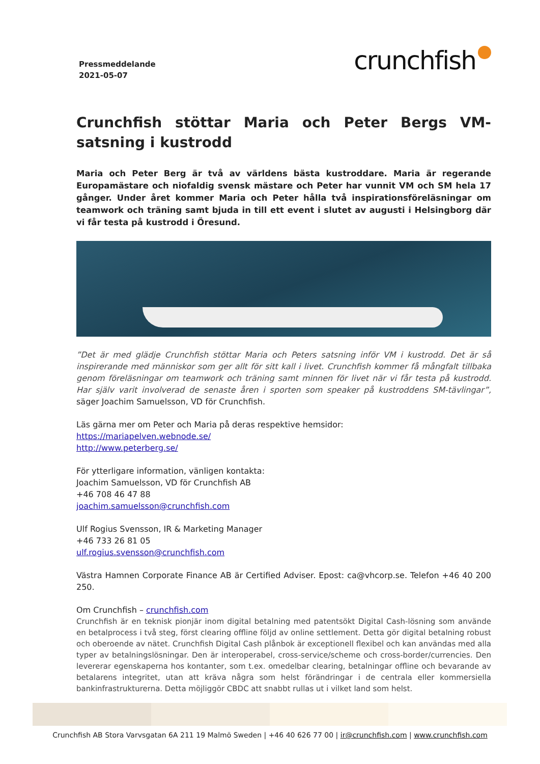Pressmeddelande
2021-05-07
crunchfish
Crunchfish stöttar Maria och Peter Bergs VM-satsning i kustrodd
Maria och Peter Berg är två av världens bästa kustroddare. Maria är regerande Europamästare och niofaldig svensk mästare och Peter har vunnit VM och SM hela 17 gånger. Under året kommer Maria och Peter hålla två inspirationsföreläsningar om teamwork och träning samt bjuda in till ett event i slutet av augusti i Helsingborg där vi får testa på kustrodd i Öresund.
”Det är med glädje Crunchfish stöttar Maria och Peters satsning inför VM i kustrodd. Det är så inspirerande med människor som ger allt för sitt kall i livet. Crunchfish kommer få mångfalt tillbaka genom föreläsningar om teamwork och träning samt minnen för livet när vi får testa på kustrodd. Har själv varit involverad de senaste åren i sporten som speaker på kustroddens SM-tävlingar”, säger Joachim Samuelsson, VD för Crunchfish.
Läs gärna mer om Peter och Maria på deras respektive hemsidor:
https://mariapelven.webnode.se/
http://www.peterberg.se/
För ytterligare information, vänligen kontakta:
Joachim Samuelsson, VD för Crunchfish AB
+46 708 46 47 88
joachim.samuelsson@crunchfish.com
Ulf Rogius Svensson, IR & Marketing Manager
+46 733 26 81 05
ulf.rogius.svensson@crunchfish.com
Västra Hamnen Corporate Finance AB är Certified Adviser. Epost: ca@vhcorp.se. Telefon +46 40 200 250.
Om Crunchfish – crunchfish.com
Crunchfish är en teknisk pionjär inom digital betalning med patentsökt Digital Cash-lösning som använde en betalprocess i två steg, först clearing offline följd av online settlement. Detta gör digital betalning robust och oberoende av nätet. Crunchfish Digital Cash plånbok är exceptionell flexibel och kan användas med alla typer av betalningslösningar. Den är interoperabel, cross-service/scheme och cross-border/currencies. Den levererar egenskaperna hos kontanter, som t.ex. omedelbar clearing, betalningar offline och bevarande av betalarens integritet, utan att kräva några som helst förändringar i de centrala eller kommersiella bankinfrastrukturerna. Detta möjliggör CBDC att snabbt rullas ut i vilket land som helst.
Crunchfish AB Stora Varvsgatan 6A 211 19 Malmö Sweden | +46 40 626 77 00 | ir@crunchfish.com | www.crunchfish.com